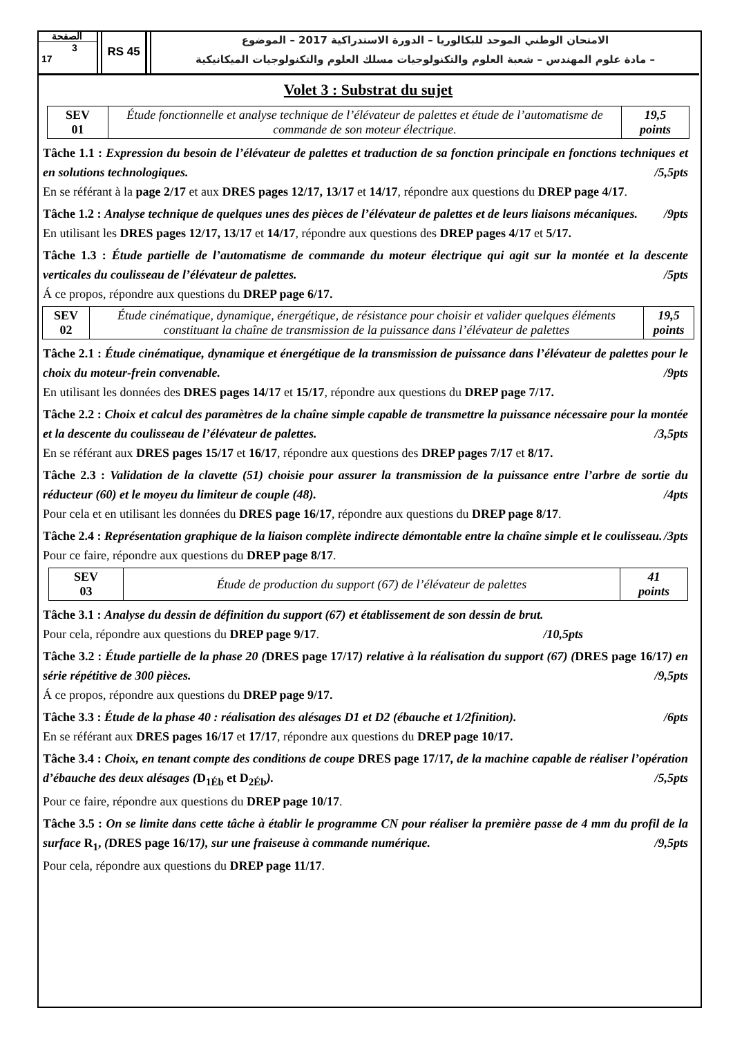الصفحة
3
17
RS 45
الامتحان الوطني الموحد للبكالوريا – الدورة الاستدراكية 2017 – الموضوع
– مادة علوم المهندس – شعبة العلوم والتكنولوجيات مسلك العلوم والتكنولوجيات الميكانيكية
Volet 3 : Substrat du sujet
| SEV 01 | Étude fonctionnelle et analyse technique de l’élévateur de palettes et étude de l’automatisme de commande de son moteur électrique. | 19,5 points |
Tâche 1.1 : Expression du besoin de l’élévateur de palettes et traduction de sa fonction principale en fonctions techniques et en solutions technologiques. /5,5pts
En se référant à la page 2/17 et aux DRES pages 12/17, 13/17 et 14/17, répondre aux questions du DREP page 4/17.
Tâche 1.2 : Analyse technique de quelques unes des pièces de l’élévateur de palettes et de leurs liaisons mécaniques. /9pts
En utilisant les DRES pages 12/17, 13/17 et 14/17, répondre aux questions des DREP pages 4/17 et 5/17.
Tâche 1.3 : Étude partielle de l’automatisme de commande du moteur électrique qui agit sur la montée et la descente verticales du coulisseau de l’élévateur de palettes. /5pts
Á ce propos, répondre aux questions du DREP page 6/17.
| SEV 02 | Étude cinématique, dynamique, énergétique, de résistance pour choisir et valider quelques éléments constituant la chaîne de transmission de la puissance dans l’élévateur de palettes | 19,5 points |
Tâche 2.1 : Étude cinématique, dynamique et énergétique de la transmission de puissance dans l’élévateur de palettes pour le choix du moteur-frein convenable. /9pts
En utilisant les données des DRES pages 14/17 et 15/17, répondre aux questions du DREP page 7/17.
Tâche 2.2 : Choix et calcul des paramètres de la chaîne simple capable de transmettre la puissance nécessaire pour la montée et la descente du coulisseau de l’élévateur de palettes. /3,5pts
En se référant aux DRES pages 15/17 et 16/17, répondre aux questions des DREP pages 7/17 et 8/17.
Tâche 2.3 : Validation de la clavette (51) choisie pour assurer la transmission de la puissance entre l’arbre de sortie du réducteur (60) et le moyeu du limiteur de couple (48). /4pts
Pour cela et en utilisant les données du DRES page 16/17, répondre aux questions du DREP page 8/17.
Tâche 2.4 : Représentation graphique de la liaison complète indirecte démontable entre la chaîne simple et le coulisseau. /3pts
Pour ce faire, répondre aux questions du DREP page 8/17.
| SEV 03 | Étude de production du support (67) de l’élévateur de palettes | 41 points |
Tâche 3.1 : Analyse du dessin de définition du support (67) et établissement de son dessin de brut.
Pour cela, répondre aux questions du DREP page 9/17. /10,5pts
Tâche 3.2 : Étude partielle de la phase 20 (DRES page 17/17) relative à la réalisation du support (67) (DRES page 16/17) en série répétitive de 300 pièces. /9,5pts
Á ce propos, répondre aux questions du DREP page 9/17.
Tâche 3.3 : Étude de la phase 40 : réalisation des alésages D1 et D2 (ébauche et 1/2finition). /6pts
En se référant aux DRES pages 16/17 et 17/17, répondre aux questions du DREP page 10/17.
Tâche 3.4 : Choix, en tenant compte des conditions de coupe DRES page 17/17, de la machine capable de réaliser l’opération d’ébauche des deux alésages (D<sub>1Éb</sub> et D<sub>2Éb</sub>). /5,5pts
Pour ce faire, répondre aux questions du DREP page 10/17.
Tâche 3.5 : On se limite dans cette tâche à établir le programme CN pour réaliser la première passe de 4 mm du profil de la surface R<sub>1</sub>, (DRES page 16/17), sur une fraiseuse à commande numérique. /9,5pts
Pour cela, répondre aux questions du DREP page 11/17.